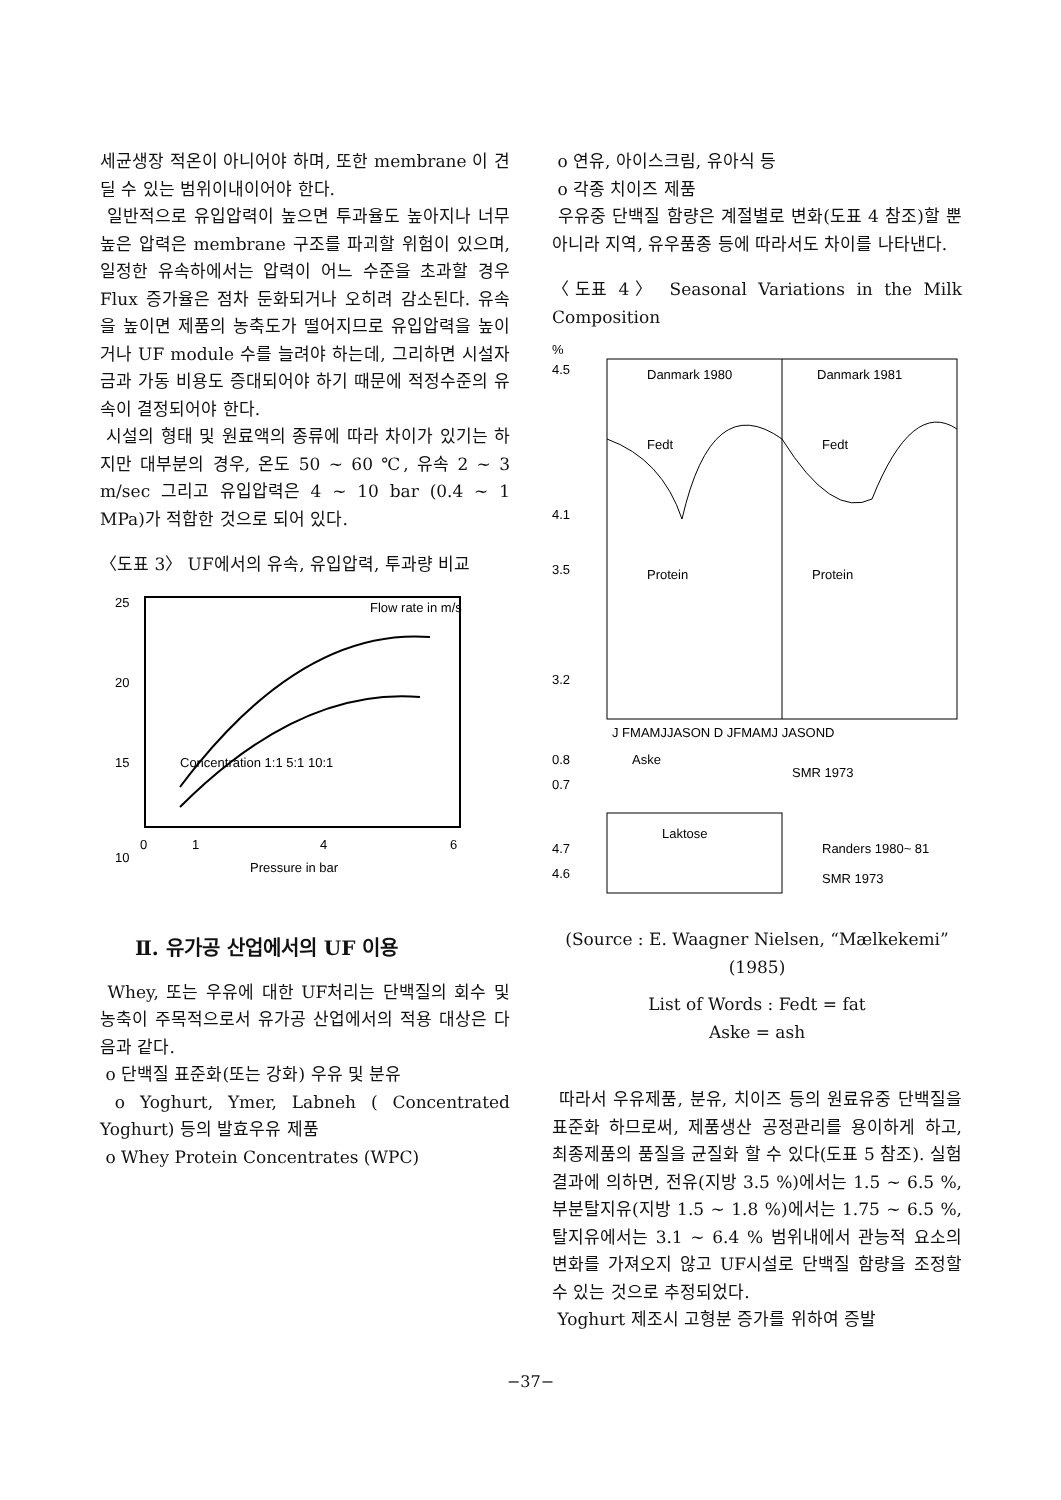세균생장 적온이 아니어야 하며, 또한 membrane 이 견딜 수 있는 범위이내이어야 한다.
일반적으로 유입압력이 높으면 투과율도 높아지나 너무 높은 압력은 membrane 구조를 파괴할 위험이 있으며, 일정한 유속하에서는 압력이 어느 수준을 초과할 경우 Flux 증가율은 점차 둔화되거나 오히려 감소된다. 유속을 높이면 제품의 농축도가 떨어지므로 유입압력을 높이거나 UF module 수를 늘려야 하는데, 그리하면 시설자금과 가동 비용도 증대되어야 하기 때문에 적정수준의 유속이 결정되어야 한다.
시설의 형태 및 원료액의 종류에 따라 차이가 있기는 하지만 대부분의 경우, 온도 50 ~ 60 ℃, 유속 2 ~ 3 m/sec 그리고 유입압력은 4 ~ 10 bar (0.4 ~ 1 MPa)가 적합한 것으로 되어 있다.
〈도표 3〉 UF에서의 유속, 유입압력, 투과량 비교
25
20
15
10
0
1
4
6
Pressure in bar
Flow rate in m/s
Concentration 1:1 5:1 10:1
Ⅱ. 유가공 산업에서의 UF 이용
Whey, 또는 우유에 대한 UF처리는 단백질의 회수 및 농축이 주목적으로서 유가공 산업에서의 적용 대상은 다음과 같다.
o 단백질 표준화(또는 강화) 우유 및 분유
o Yoghurt, Ymer, Labneh ( Concentrated Yoghurt) 등의 발효우유 제품
o Whey Protein Concentrates (WPC)
o 연유, 아이스크림, 유아식 등
o 각종 치이즈 제품
우유중 단백질 함량은 계절별로 변화(도표 4 참조)할 뿐 아니라 지역, 유우품종 등에 따라서도 차이를 나타낸다.
〈도표 4〉 Seasonal Variations in the Milk Composition
%
4.5
4.1
3.5
3.2
Danmark 1980
Danmark 1981
Fedt
Fedt
Protein
Protein
J FMAMJJASON D JFMAMJ JASOND
0.8
0.7
Aske
SMR 1973
4.7
4.6
Laktose
Randers 1980~ 81
SMR 1973
(Source : E. Waagner Nielsen, “Mælkekemi” (1985)
List of Words : Fedt = fat
Aske = ash
따라서 우유제품, 분유, 치이즈 등의 원료유중 단백질을 표준화 하므로써, 제품생산 공정관리를 용이하게 하고, 최종제품의 품질을 균질화 할 수 있다(도표 5 참조). 실험 결과에 의하면, 전유(지방 3.5 %)에서는 1.5 ~ 6.5 %, 부분탈지유(지방 1.5 ~ 1.8 %)에서는 1.75 ~ 6.5 %, 탈지유에서는 3.1 ~ 6.4 % 범위내에서 관능적 요소의 변화를 가져오지 않고 UF시설로 단백질 함량을 조정할 수 있는 것으로 추정되었다.
Yoghurt 제조시 고형분 증가를 위하여 증발
−37−